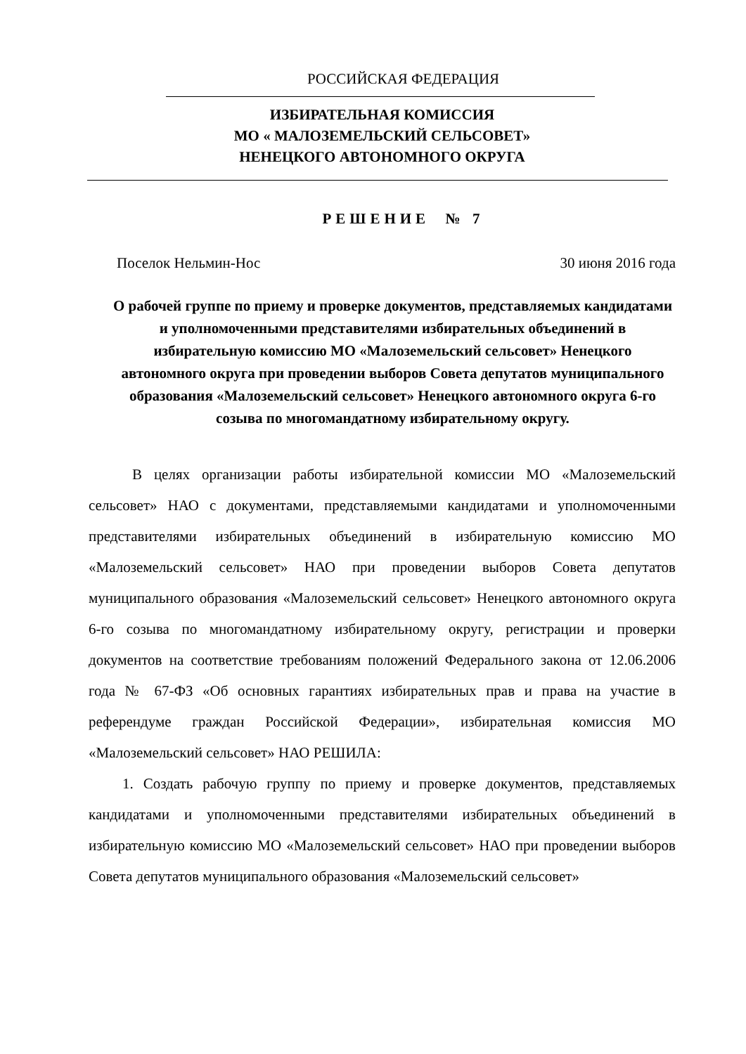РОССИЙСКАЯ ФЕДЕРАЦИЯ
ИЗБИРАТЕЛЬНАЯ КОМИССИЯ
МО « МАЛОЗЕМЕЛЬСКИЙ СЕЛЬСОВЕТ»
НЕНЕЦКОГО АВТОНОМНОГО ОКРУГА
РЕШЕНИЕ № 7
Поселок Нельмин-Нос 30 июня 2016 года
О рабочей группе по приему и проверке документов, представляемых кандидатами и уполномоченными представителями избирательных объединений в избирательную комиссию МО «Малоземельский сельсовет» Ненецкого автономного округа при проведении выборов Совета депутатов муниципального образования «Малоземельский сельсовет» Ненецкого автономного округа 6-го созыва по многомандатному избирательному округу.
В целях организации работы избирательной комиссии МО «Малоземельский сельсовет» НАО с документами, представляемыми кандидатами и уполномоченными представителями избирательных объединений в избирательную комиссию МО «Малоземельский сельсовет» НАО при проведении выборов Совета депутатов муниципального образования «Малоземельский сельсовет» Ненецкого автономного округа 6-го созыва по многомандатному избирательному округу, регистрации и проверки документов на соответствие требованиям положений Федерального закона от 12.06.2006 года № 67-ФЗ «Об основных гарантиях избирательных прав и права на участие в референдуме граждан Российской Федерации», избирательная комиссия МО «Малоземельский сельсовет» НАО РЕШИЛА:
1. Создать рабочую группу по приему и проверке документов, представляемых кандидатами и уполномоченными представителями избирательных объединений в избирательную комиссию МО «Малоземельский сельсовет» НАО при проведении выборов Совета депутатов муниципального образования «Малоземельский сельсовет»